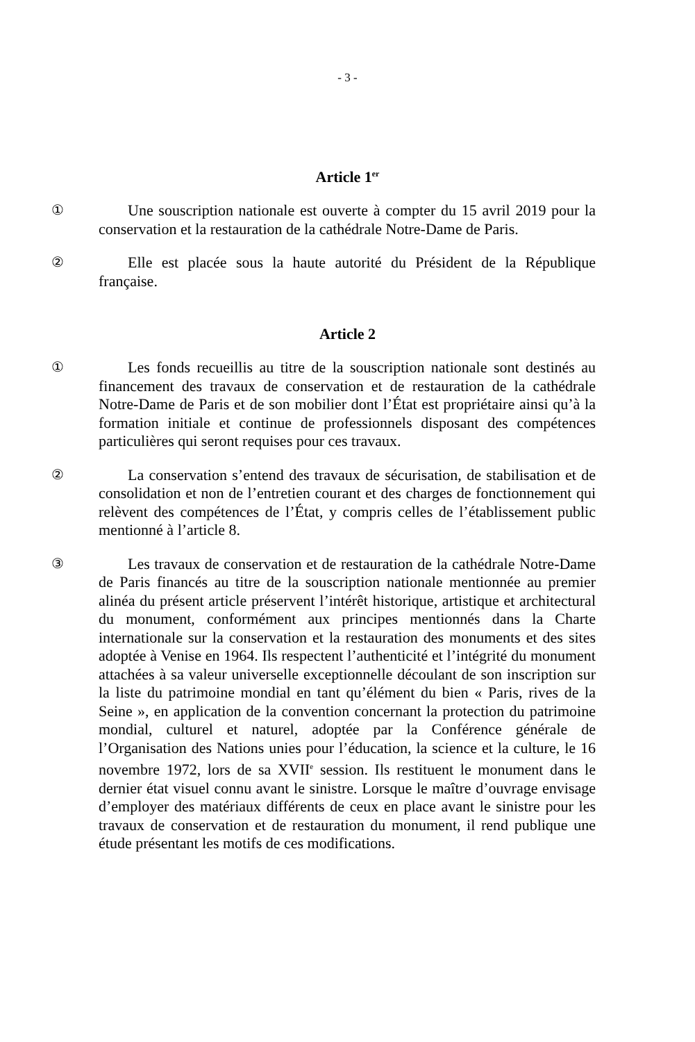- 3 -
Article 1<sup>er</sup>
①
Une souscription nationale est ouverte à compter du 15 avril 2019 pour la conservation et la restauration de la cathédrale Notre-Dame de Paris.
②
Elle est placée sous la haute autorité du Président de la République française.
Article 2
①
Les fonds recueillis au titre de la souscription nationale sont destinés au financement des travaux de conservation et de restauration de la cathédrale Notre-Dame de Paris et de son mobilier dont l’État est propriétaire ainsi qu’à la formation initiale et continue de professionnels disposant des compétences particulières qui seront requises pour ces travaux.
②
La conservation s’entend des travaux de sécurisation, de stabilisation et de consolidation et non de l’entretien courant et des charges de fonctionnement qui relèvent des compétences de l’État, y compris celles de l’établissement public mentionné à l’article 8.
③
Les travaux de conservation et de restauration de la cathédrale Notre-Dame de Paris financés au titre de la souscription nationale mentionnée au premier alinéa du présent article préservent l’intérêt historique, artistique et architectural du monument, conformément aux principes mentionnés dans la Charte internationale sur la conservation et la restauration des monuments et des sites adoptée à Venise en 1964. Ils respectent l’authenticité et l’intégrité du monument attachées à sa valeur universelle exceptionnelle découlant de son inscription sur la liste du patrimoine mondial en tant qu’élément du bien « Paris, rives de la Seine », en application de la convention concernant la protection du patrimoine mondial, culturel et naturel, adoptée par la Conférence générale de l’Organisation des Nations unies pour l’éducation, la science et la culture, le 16 novembre 1972, lors de sa XVII<sup>e</sup> session. Ils restituent le monument dans le dernier état visuel connu avant le sinistre. Lorsque le maître d’ouvrage envisage d’employer des matériaux différents de ceux en place avant le sinistre pour les travaux de conservation et de restauration du monument, il rend publique une étude présentant les motifs de ces modifications.